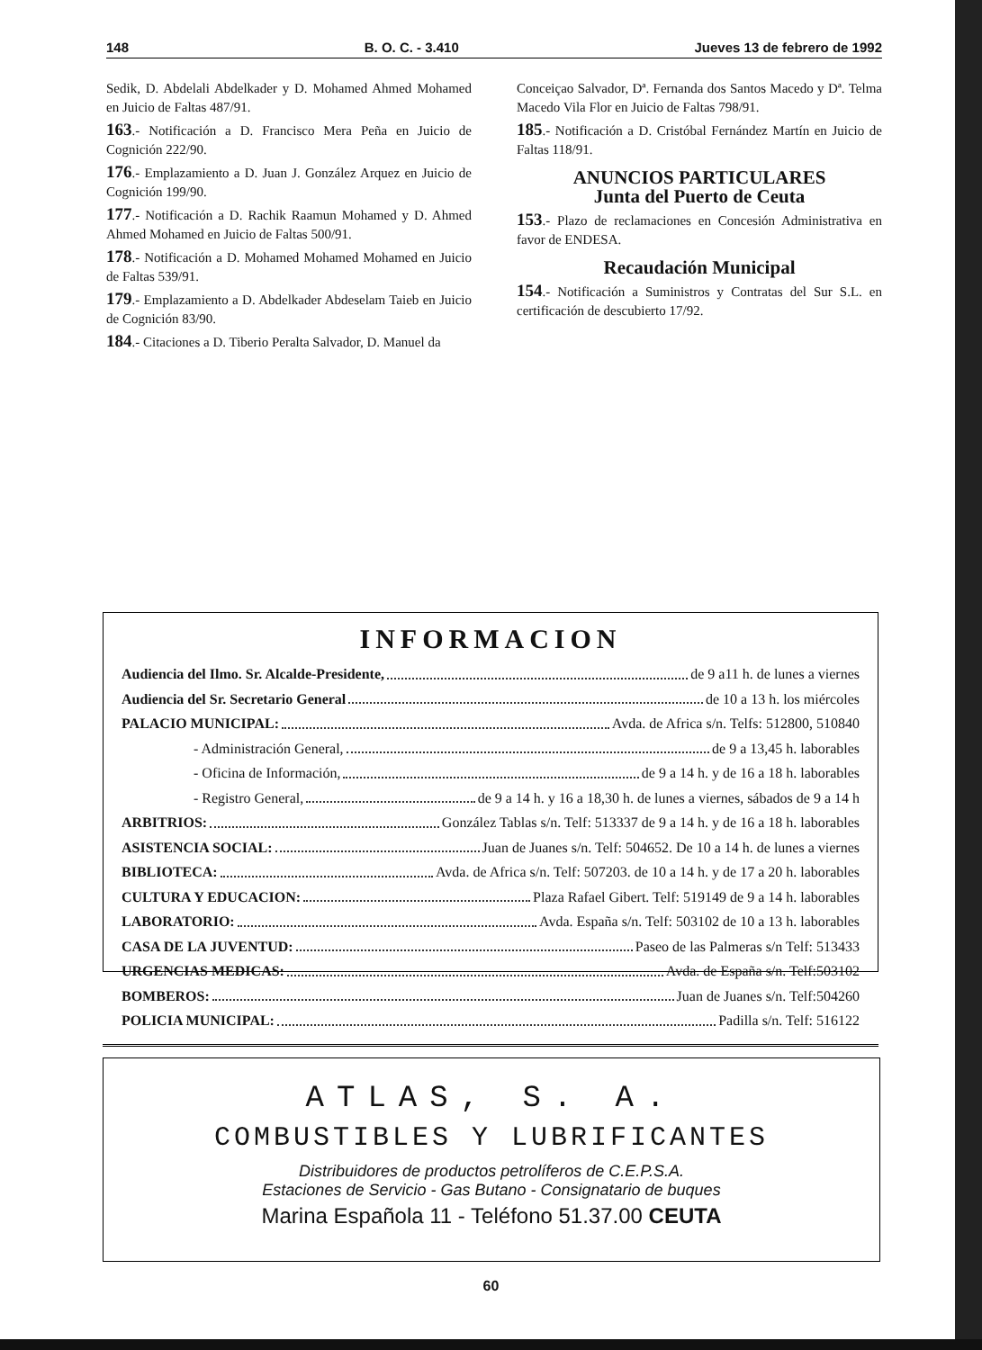148 B. O. C. - 3.410 Jueves 13 de febrero de 1992
Sedik, D. Abdelali Abdelkader y D. Mohamed Ahmed Mohamed en Juicio de Faltas 487/91.
163.- Notificación a D. Francisco Mera Peña en Juicio de Cognición 222/90.
176.- Emplazamiento a D. Juan J. González Arquez en Juicio de Cognición 199/90.
177.- Notificación a D. Rachik Raamun Mohamed y D. Ahmed Ahmed Mohamed en Juicio de Faltas 500/91.
178.- Notificación a D. Mohamed Mohamed Mohamed en Juicio de Faltas 539/91.
179.- Emplazamiento a D. Abdelkader Abdeselam Taieb en Juicio de Cognición 83/90.
184.- Citaciones a D. Tiberio Peralta Salvador, D. Manuel da
Conceiçao Salvador, Dª. Fernanda dos Santos Macedo y Dª. Telma Macedo Vila Flor en Juicio de Faltas 798/91.
185.- Notificación a D. Cristóbal Fernández Martín en Juicio de Faltas 118/91.
ANUNCIOS PARTICULARES
Junta del Puerto de Ceuta
153.- Plazo de reclamaciones en Concesión Administrativa en favor de ENDESA.
Recaudación Municipal
154.- Notificación a Suministros y Contratas del Sur S.L. en certificación de descubierto 17/92.
INFORMACION
Audiencia del Ilmo. Sr. Alcalde-Presidente, de 9 a11 h. de lunes a viernes
Audiencia del Sr. Secretario General de 10 a 13 h. los miércoles
PALACIO MUNICIPAL: Avda. de Africa s/n. Telfs: 512800, 510840
- Administración General, de 9 a 13,45 h. laborables
- Oficina de Información, de 9 a 14 h. y de 16 a 18 h. laborables
- Registro General, de 9 a 14 h. y 16 a 18,30 h. de lunes a viernes, sábados de 9 a 14 h
ARBITRIOS: González Tablas s/n. Telf: 513337 de 9 a 14 h. y de 16 a 18 h. laborables
ASISTENCIA SOCIAL: Juan de Juanes s/n. Telf: 504652. De 10 a 14 h. de lunes a viernes
BIBLIOTECA: Avda. de Africa s/n. Telf: 507203. de 10 a 14 h. y de 17 a 20 h. laborables
CULTURA Y EDUCACION: Plaza Rafael Gibert. Telf: 519149 de 9 a 14 h. laborables
LABORATORIO: Avda. España s/n. Telf: 503102 de 10 a 13 h. laborables
CASA DE LA JUVENTUD: Paseo de las Palmeras s/n Telf: 513433
URGENCIAS MEDICAS: Avda. de España s/n. Telf:503102
BOMBEROS: Juan de Juanes s/n. Telf:504260
POLICIA MUNICIPAL: Padilla s/n. Telf: 516122
ATLAS, S. A.
COMBUSTIBLES Y LUBRIFICANTES
Distribuidores de productos petrolíferos de C.E.P.S.A.
Estaciones de Servicio - Gas Butano - Consignatario de buques
Marina Española 11 - Teléfono 51.37.00 CEUTA
60